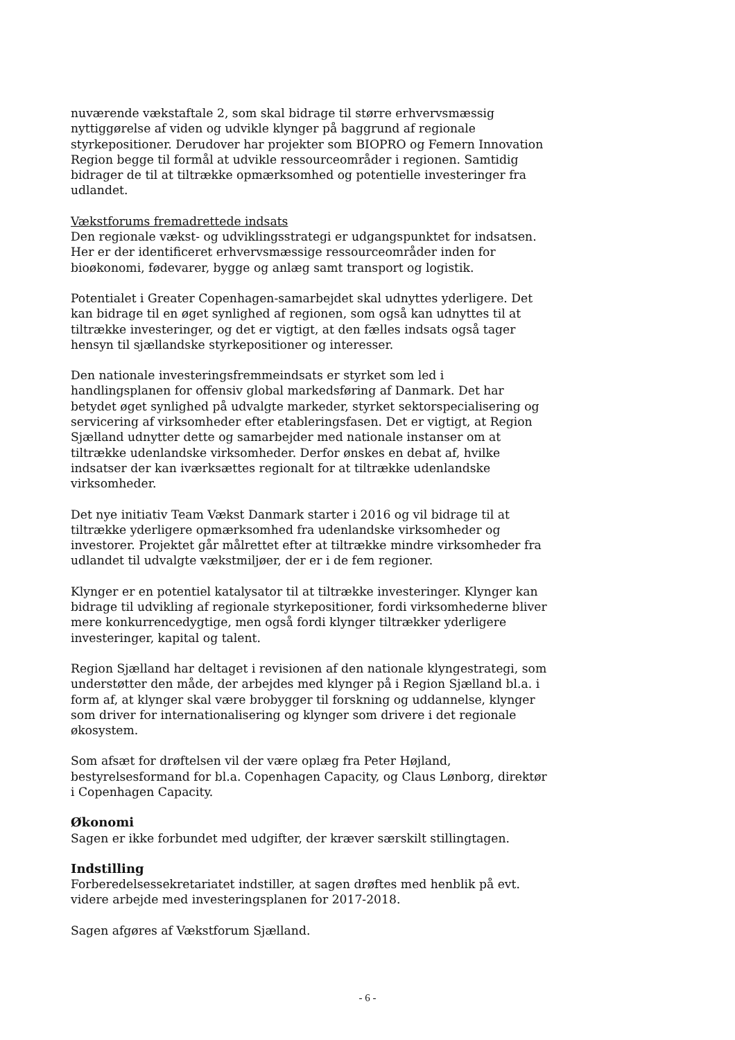nuværende vækstaftale 2, som skal bidrage til større erhvervsmæssig nyttiggørelse af viden og udvikle klynger på baggrund af regionale styrkepositioner. Derudover har projekter som BIOPRO og Femern Innovation Region begge til formål at udvikle ressourceområder i regionen. Samtidig bidrager de til at tiltrække opmærksomhed og potentielle investeringer fra udlandet.
Vækstforums fremadrettede indsats
Den regionale vækst- og udviklingsstrategi er udgangspunktet for indsatsen. Her er der identificeret erhvervsmæssige ressourceområder inden for bioøkonomi, fødevarer, bygge og anlæg samt transport og logistik.
Potentialet i Greater Copenhagen-samarbejdet skal udnyttes yderligere. Det kan bidrage til en øget synlighed af regionen, som også kan udnyttes til at tiltrække investeringer, og det er vigtigt, at den fælles indsats også tager hensyn til sjællandske styrkepositioner og interesser.
Den nationale investeringsfremmeindsats er styrket som led i handlingsplanen for offensiv global markedsføring af Danmark. Det har betydet øget synlighed på udvalgte markeder, styrket sektorspecialisering og servicering af virksomheder efter etableringsfasen. Det er vigtigt, at Region Sjælland udnytter dette og samarbejder med nationale instanser om at tiltrække udenlandske virksomheder. Derfor ønskes en debat af, hvilke indsatser der kan iværksættes regionalt for at tiltrække udenlandske virksomheder.
Det nye initiativ Team Vækst Danmark starter i 2016 og vil bidrage til at tiltrække yderligere opmærksomhed fra udenlandske virksomheder og investorer. Projektet går målrettet efter at tiltrække mindre virksomheder fra udlandet til udvalgte vækstmiljøer, der er i de fem regioner.
Klynger er en potentiel katalysator til at tiltrække investeringer. Klynger kan bidrage til udvikling af regionale styrkepositioner, fordi virksomhederne bliver mere konkurrencedygtige, men også fordi klynger tiltrækker yderligere investeringer, kapital og talent.
Region Sjælland har deltaget i revisionen af den nationale klyngestrategi, som understøtter den måde, der arbejdes med klynger på i Region Sjælland bl.a. i form af, at klynger skal være brobygger til forskning og uddannelse, klynger som driver for internationalisering og klynger som drivere i det regionale økosystem.
Som afsæt for drøftelsen vil der være oplæg fra Peter Højland, bestyrelsesformand for bl.a. Copenhagen Capacity, og Claus Lønborg, direktør i Copenhagen Capacity.
Økonomi
Sagen er ikke forbundet med udgifter, der kræver særskilt stillingtagen.
Indstilling
Forberedelsessekretariatet indstiller, at sagen drøftes med henblik på evt. videre arbejde med investeringsplanen for 2017-2018.
Sagen afgøres af Vækstforum Sjælland.
- 6 -